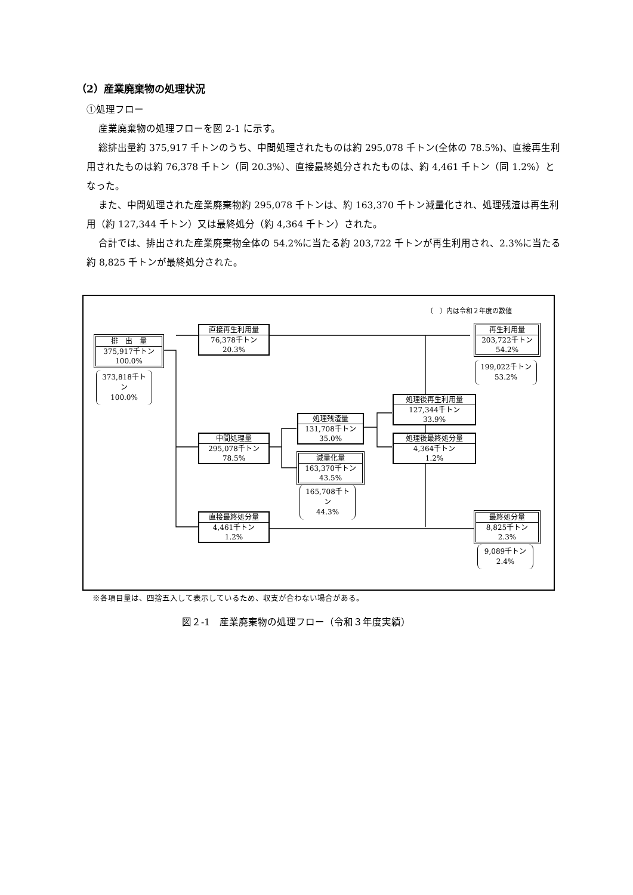（2）産業廃棄物の処理状況
①処理フロー
産業廃棄物の処理フローを図 2-1 に示す。
総排出量約 375,917 千トンのうち、中間処理されたものは約 295,078 千トン(全体の 78.5%)、直接再生利用されたものは約 76,378 千トン（同 20.3%）、直接最終処分されたものは、約 4,461 千トン（同 1.2%）となった。
また、中間処理された産業廃棄物約 295,078 千トンは、約 163,370 千トン減量化され、処理残渣は再生利用（約 127,344 千トン）又は最終処分（約 4,364 千トン）された。
合計では、排出された産業廃棄物全体の 54.2%に当たる約 203,722 千トンが再生利用され、2.3%に当たる約 8,825 千トンが最終処分された。
〔　〕内は令和２年度の数値
排　出　量
375,917千トン
100.0%
373,818千トン
100.0%
直接再生利用量
76,378千トン
20.3%
中間処理量
295,078千トン
78.5%
直接最終処分量
4,461千トン
1.2%
処理残渣量
131,708千トン
35.0%
減量化量
163,370千トン
43.5%
165,708千トン
44.3%
処理後再生利用量
127,344千トン
33.9%
処理後最終処分量
4,364千トン
1.2%
再生利用量
203,722千トン
54.2%
199,022千トン
53.2%
最終処分量
8,825千トン
2.3%
9,089千トン
2.4%
※各項目量は、四捨五入して表示しているため、収支が合わない場合がある。
図２-1　産業廃棄物の処理フロー（令和３年度実績）